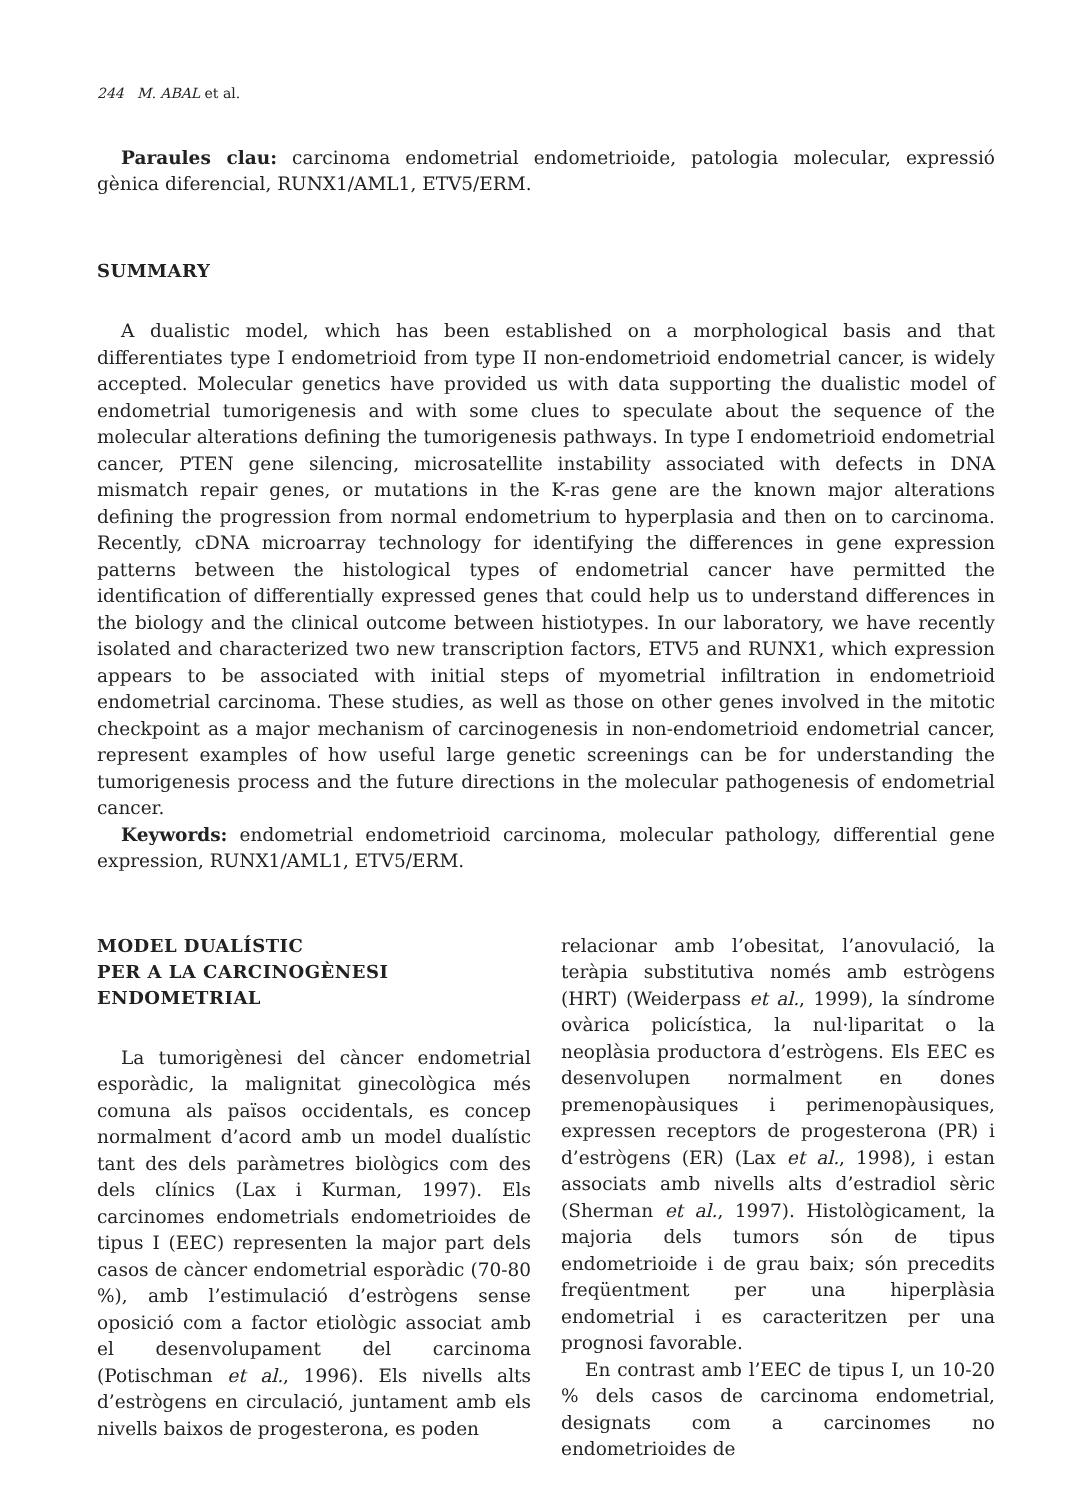244 M. ABAL et al.
Paraules clau: carcinoma endometrial endometrioide, patologia molecular, expressió gènica diferencial, RUNX1/AML1, ETV5/ERM.
SUMMARY
A dualistic model, which has been established on a morphological basis and that differentiates type I endometrioid from type II non-endometrioid endometrial cancer, is widely accepted. Molecular genetics have provided us with data supporting the dualistic model of endometrial tumorigenesis and with some clues to speculate about the sequence of the molecular alterations defining the tumorigenesis pathways. In type I endometrioid endometrial cancer, PTEN gene silencing, microsatellite instability associated with defects in DNA mismatch repair genes, or mutations in the K-ras gene are the known major alterations defining the progression from normal endometrium to hyperplasia and then on to carcinoma. Recently, cDNA microarray technology for identifying the differences in gene expression patterns between the histological types of endometrial cancer have permitted the identification of differentially expressed genes that could help us to understand differences in the biology and the clinical outcome between histiotypes. In our laboratory, we have recently isolated and characterized two new transcription factors, ETV5 and RUNX1, which expression appears to be associated with initial steps of myometrial infiltration in endometrioid endometrial carcinoma. These studies, as well as those on other genes involved in the mitotic checkpoint as a major mechanism of carcinogenesis in non-endometrioid endometrial cancer, represent examples of how useful large genetic screenings can be for understanding the tumorigenesis process and the future directions in the molecular pathogenesis of endometrial cancer.
Keywords: endometrial endometrioid carcinoma, molecular pathology, differential gene expression, RUNX1/AML1, ETV5/ERM.
MODEL DUALÍSTIC
PER A LA CARCINOGÈNESI
ENDOMETRIAL
La tumorigènesi del càncer endometrial esporàdic, la malignitat ginecològica més comuna als països occidentals, es concep normalment d’acord amb un model dualístic tant des dels paràmetres biològics com des dels clínics (Lax i Kurman, 1997). Els carcinomes endometrials endometrioides de tipus I (EEC) representen la major part dels casos de càncer endometrial esporàdic (70-80 %), amb l’estimulació d’estrògens sense oposició com a factor etiològic associat amb el desenvolupament del carcinoma (Potischman et al., 1996). Els nivells alts d’estrògens en circulació, juntament amb els nivells baixos de progesterona, es poden
relacionar amb l’obesitat, l’anovulació, la teràpia substitutiva només amb estrògens (HRT) (Weiderpass et al., 1999), la síndrome ovàrica policística, la nul·liparitat o la neoplàsia productora d’estrògens. Els EEC es desenvolupen normalment en dones premenopàusiques i perimenopàusiques, expressen receptors de progesterona (PR) i d’estrògens (ER) (Lax et al., 1998), i estan associats amb nivells alts d’estradiol sèric (Sherman et al., 1997). Histològicament, la majoria dels tumors són de tipus endometrioide i de grau baix; són precedits freqüentment per una hiperplàsia endometrial i es caracteritzen per una prognosi favorable.
En contrast amb l’EEC de tipus I, un 10-20 % dels casos de carcinoma endometrial, designats com a carcinomes no endometrioides de